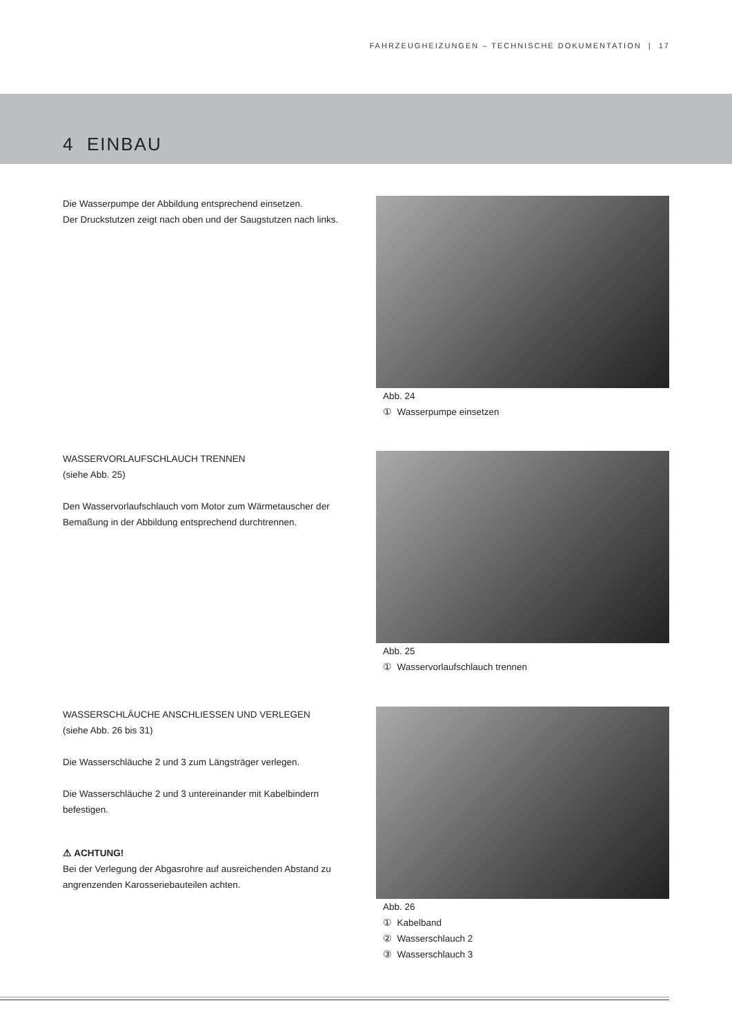FAHRZEUGHEIZUNGEN – TECHNISCHE DOKUMENTATION | 17
4 EINBAU
Die Wasserpumpe der Abbildung entsprechend einsetzen.
Der Druckstutzen zeigt nach oben und der Saugstutzen nach links.
Abb. 24
① Wasserpumpe einsetzen
WASSERVORLAUFSCHLAUCH TRENNEN
(siehe Abb. 25)
Den Wasservorlaufschlauch vom Motor zum Wärmetauscher der Bemaßung in der Abbildung entsprechend durchtrennen.
Abb. 25
① Wasservorlaufschlauch trennen
WASSERSCHLÄUCHE ANSCHLIESSEN UND VERLEGEN
(siehe Abb. 26 bis 31)
Die Wasserschläuche 2 und 3 zum Längsträger verlegen.
Die Wasserschläuche 2 und 3 untereinander mit Kabelbindern befestigen.
⚠ ACHTUNG!
Bei der Verlegung der Abgasrohre auf ausreichenden Abstand zu angrenzenden Karosseriebauteilen achten.
Abb. 26
① Kabelband
② Wasserschlauch 2
③ Wasserschlauch 3